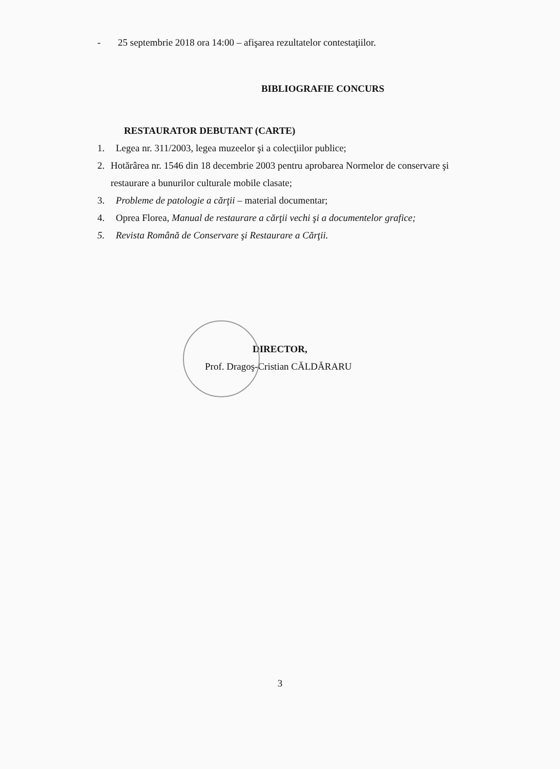- 25 septembrie 2018 ora 14:00 – afişarea rezultatelor contestaţiilor.
BIBLIOGRAFIE CONCURS
RESTAURATOR DEBUTANT (CARTE)
1. Legea nr. 311/2003, legea muzeelor şi a colecţiilor publice;
2. Hotărârea nr. 1546 din 18 decembrie 2003 pentru aprobarea Normelor de conservare şi restaurare a bunurilor culturale mobile clasate;
3. Probleme de patologie a cărţii – material documentar;
4. Oprea Florea, Manual de restaurare a cărţii vechi şi a documentelor grafice;
5. Revista Română de Conservare şi Restaurare a Cărţii.
DIRECTOR,
Prof. Dragoş-Cristian CĂLDĂRARU
3